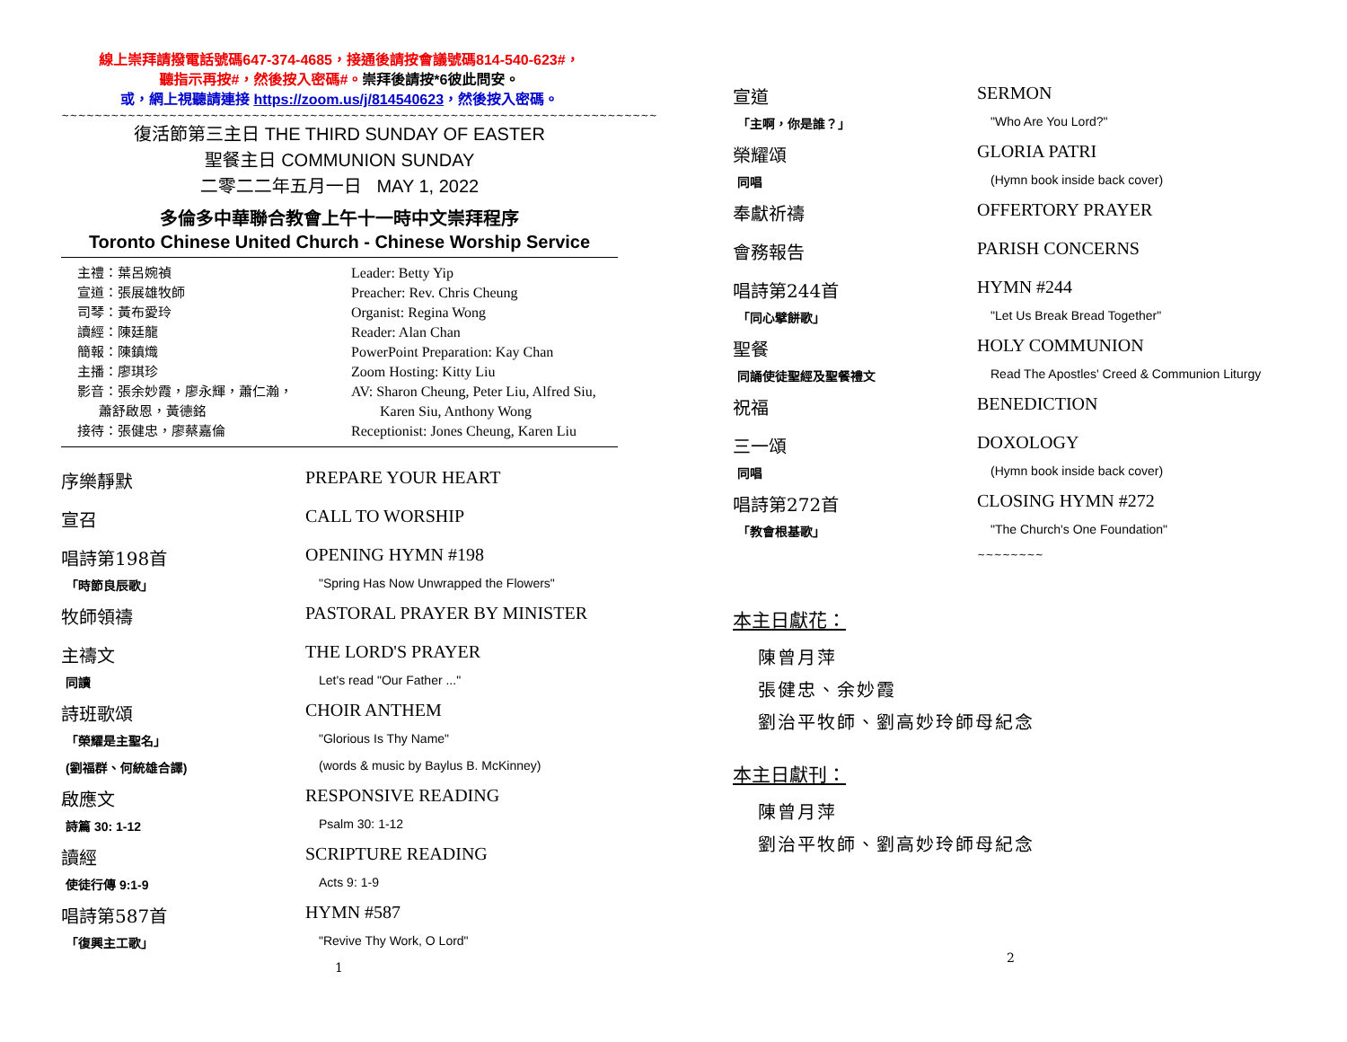線上崇拜請撥電話號碼647-374-4685，接通後請按會議號碼814-540-623#，
聽指示再按#，然後按入密碼#。崇拜後請按*6彼此問安。
或，網上視聽請連接 https://zoom.us/j/814540623，然後按入密碼。
~~~~~~~~~~~~~~~~~~~~~~~~~~~~~~~~~~~~~~~~~~~~~~~~~~~~~~~~~~~~~~~~~~~~~~~~
復活節第三主日 THE THIRD SUNDAY OF EASTER
聖餐主日 COMMUNION SUNDAY
二零二二年五月一日 MAY 1, 2022
多倫多中華聯合教會上午十一時中文崇拜程序
Toronto Chinese United Church - Chinese Worship Service
主禮：葉呂婉禎
宣道：張展雄牧師
司琴：黃布愛玲
讀經：陳廷龍
簡報：陳鎮熾
主播：廖琪珍
影音：張余妙霞，廖永輝，蕭仁瀚，
蕭舒啟恩，黃德銘
接待：張健忠，廖蔡嘉倫
Leader: Betty Yip
Preacher: Rev. Chris Cheung
Organist: Regina Wong
Reader: Alan Chan
PowerPoint Preparation: Kay Chan
Zoom Hosting: Kitty Liu
AV: Sharon Cheung, Peter Liu, Alfred Siu,
Karen Siu, Anthony Wong
Receptionist: Jones Cheung, Karen Liu
序樂靜默 PREPARE YOUR HEART
宣召 CALL TO WORSHIP
唱詩第198首 OPENING HYMN #198
「時節良辰歌」 "Spring Has Now Unwrapped the Flowers"
牧師領禱 PASTORAL PRAYER BY MINISTER
主禱文 THE LORD'S PRAYER
同讀 Let's read "Our Father ..."
詩班歌頌 CHOIR ANTHEM
「榮耀是主聖名」 "Glorious Is Thy Name"
(劉福群、何統雄合譯) (words & music by Baylus B. McKinney)
啟應文 RESPONSIVE READING
詩篇 30: 1-12 Psalm 30: 1-12
讀經 SCRIPTURE READING
使徒行傳 9:1-9 Acts 9: 1-9
唱詩第587首 HYMN #587
「復興主工歌」 "Revive Thy Work, O Lord"
1
宣道 SERMON
「主啊，你是誰？」 "Who Are You Lord?"
榮耀頌 GLORIA PATRI
同唱 (Hymn book inside back cover)
奉獻祈禱 OFFERTORY PRAYER
會務報告 PARISH CONCERNS
唱詩第244首 HYMN #244
「同心擘餅歌」 "Let Us Break Bread Together"
聖餐 HOLY COMMUNION
同誦使徒聖經及聖餐禮文 Read The Apostles' Creed & Communion Liturgy
祝福 BENEDICTION
三一頌 DOXOLOGY
同唱 (Hymn book inside back cover)
唱詩第272首 CLOSING HYMN #272
「教會根基歌」 "The Church's One Foundation"
~~~~~~~~
本主日獻花：
陳曾月萍
張健忠、余妙霞
劉治平牧師、劉高妙玲師母紀念
本主日獻刊：
陳曾月萍
劉治平牧師、劉高妙玲師母紀念
2